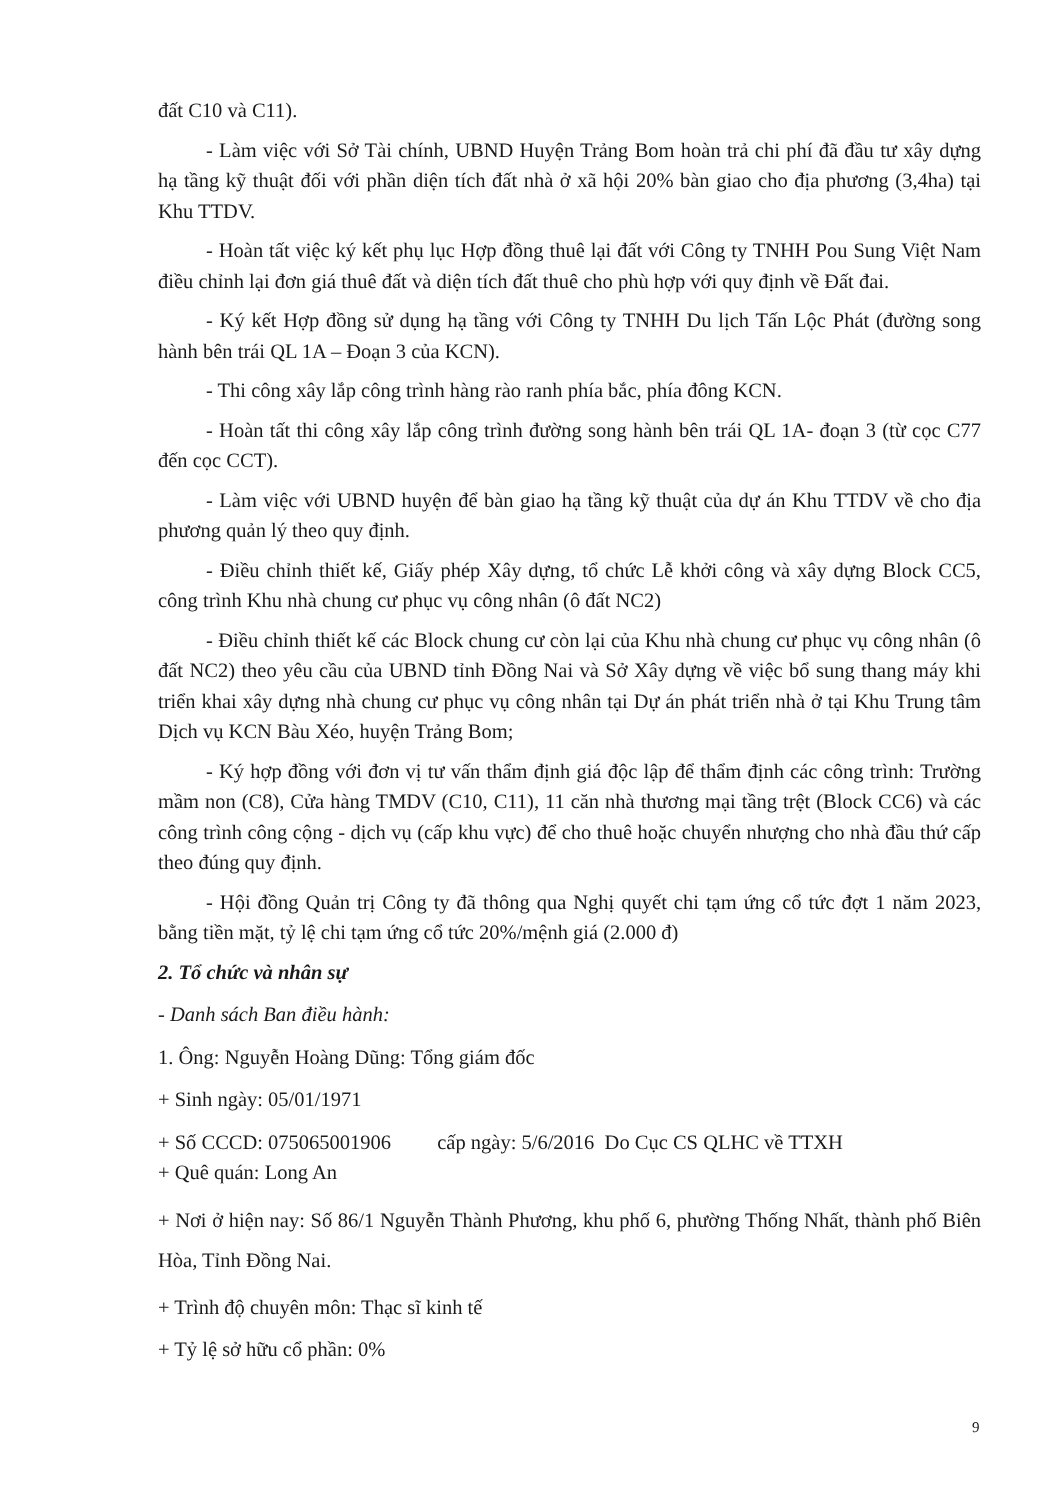đất C10 và C11).
- Làm việc với Sở Tài chính, UBND Huyện Trảng Bom hoàn trả chi phí đã đầu tư xây dựng hạ tầng kỹ thuật đối với phần diện tích đất nhà ở xã hội 20% bàn giao cho địa phương (3,4ha) tại Khu TTDV.
- Hoàn tất việc ký kết phụ lục Hợp đồng thuê lại đất với Công ty TNHH Pou Sung Việt Nam điều chỉnh lại đơn giá thuê đất và diện tích đất thuê cho phù hợp với quy định về Đất đai.
- Ký kết Hợp đồng sử dụng hạ tầng với Công ty TNHH Du lịch Tấn Lộc Phát (đường song hành bên trái QL 1A – Đoạn 3 của KCN).
- Thi công xây lắp công trình hàng rào ranh phía bắc, phía đông KCN.
- Hoàn tất thi công xây lắp công trình đường song hành bên trái QL 1A- đoạn 3 (từ cọc C77 đến cọc CCT).
- Làm việc với UBND huyện để bàn giao hạ tầng kỹ thuật của dự án Khu TTDV về cho địa phương quản lý theo quy định.
- Điều chỉnh thiết kế, Giấy phép Xây dựng, tổ chức Lễ khởi công và xây dựng Block CC5, công trình Khu nhà chung cư phục vụ công nhân (ô đất NC2)
- Điều chỉnh thiết kế các Block chung cư còn lại của Khu nhà chung cư phục vụ công nhân (ô đất NC2) theo yêu cầu của UBND tỉnh Đồng Nai và Sở Xây dựng về việc bổ sung thang máy khi triển khai xây dựng nhà chung cư phục vụ công nhân tại Dự án phát triển nhà ở tại Khu Trung tâm Dịch vụ KCN Bàu Xéo, huyện Trảng Bom;
- Ký hợp đồng với đơn vị tư vấn thẩm định giá độc lập để thẩm định các công trình: Trường mầm non (C8), Cửa hàng TMDV (C10, C11), 11 căn nhà thương mại tầng trệt (Block CC6) và các công trình công cộng - dịch vụ (cấp khu vực) để cho thuê hoặc chuyển nhượng cho nhà đầu thứ cấp theo đúng quy định.
- Hội đồng Quản trị Công ty đã thông qua Nghị quyết chi tạm ứng cổ tức đợt 1 năm 2023, bằng tiền mặt, tỷ lệ chi tạm ứng cổ tức 20%/mệnh giá (2.000 đ)
2. Tổ chức và nhân sự
- Danh sách Ban điều hành:
1. Ông: Nguyễn Hoàng Dũng: Tổng giám đốc
+ Sinh ngày: 05/01/1971
+ Số CCCD: 075065001906 cấp ngày: 5/6/2016 Do Cục CS QLHC về TTXH
+ Quê quán: Long An
+ Nơi ở hiện nay: Số 86/1 Nguyễn Thành Phương, khu phố 6, phường Thống Nhất, thành phố Biên Hòa, Tỉnh Đồng Nai.
+ Trình độ chuyên môn: Thạc sĩ kinh tế
+ Tỷ lệ sở hữu cổ phần: 0%
9